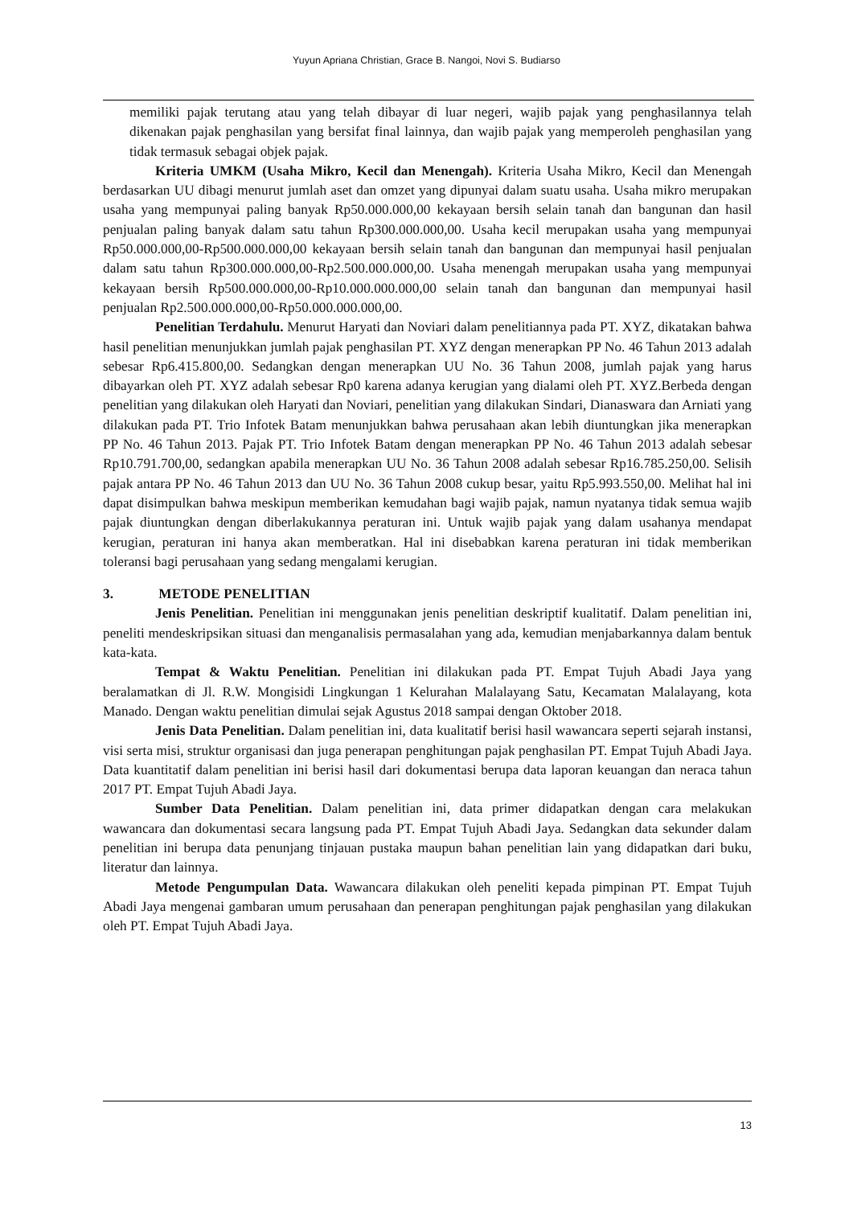Yuyun Apriana Christian, Grace B. Nangoi, Novi S. Budiarso
memiliki pajak terutang atau yang telah dibayar di luar negeri, wajib pajak yang penghasilannya telah dikenakan pajak penghasilan yang bersifat final lainnya, dan wajib pajak yang memperoleh penghasilan yang tidak termasuk sebagai objek pajak.
Kriteria UMKM (Usaha Mikro, Kecil dan Menengah). Kriteria Usaha Mikro, Kecil dan Menengah berdasarkan UU dibagi menurut jumlah aset dan omzet yang dipunyai dalam suatu usaha. Usaha mikro merupakan usaha yang mempunyai paling banyak Rp50.000.000,00 kekayaan bersih selain tanah dan bangunan dan hasil penjualan paling banyak dalam satu tahun Rp300.000.000,00. Usaha kecil merupakan usaha yang mempunyai Rp50.000.000,00-Rp500.000.000,00 kekayaan bersih selain tanah dan bangunan dan mempunyai hasil penjualan dalam satu tahun Rp300.000.000,00-Rp2.500.000.000,00. Usaha menengah merupakan usaha yang mempunyai kekayaan bersih Rp500.000.000,00-Rp10.000.000.000,00 selain tanah dan bangunan dan mempunyai hasil penjualan Rp2.500.000.000,00-Rp50.000.000.000,00.
Penelitian Terdahulu. Menurut Haryati dan Noviari dalam penelitiannya pada PT. XYZ, dikatakan bahwa hasil penelitian menunjukkan jumlah pajak penghasilan PT. XYZ dengan menerapkan PP No. 46 Tahun 2013 adalah sebesar Rp6.415.800,00. Sedangkan dengan menerapkan UU No. 36 Tahun 2008, jumlah pajak yang harus dibayarkan oleh PT. XYZ adalah sebesar Rp0 karena adanya kerugian yang dialami oleh PT. XYZ.Berbeda dengan penelitian yang dilakukan oleh Haryati dan Noviari, penelitian yang dilakukan Sindari, Dianaswara dan Arniati yang dilakukan pada PT. Trio Infotek Batam menunjukkan bahwa perusahaan akan lebih diuntungkan jika menerapkan PP No. 46 Tahun 2013. Pajak PT. Trio Infotek Batam dengan menerapkan PP No. 46 Tahun 2013 adalah sebesar Rp10.791.700,00, sedangkan apabila menerapkan UU No. 36 Tahun 2008 adalah sebesar Rp16.785.250,00. Selisih pajak antara PP No. 46 Tahun 2013 dan UU No. 36 Tahun 2008 cukup besar, yaitu Rp5.993.550,00. Melihat hal ini dapat disimpulkan bahwa meskipun memberikan kemudahan bagi wajib pajak, namun nyatanya tidak semua wajib pajak diuntungkan dengan diberlakukannya peraturan ini. Untuk wajib pajak yang dalam usahanya mendapat kerugian, peraturan ini hanya akan memberatkan. Hal ini disebabkan karena peraturan ini tidak memberikan toleransi bagi perusahaan yang sedang mengalami kerugian.
3. METODE PENELITIAN
Jenis Penelitian. Penelitian ini menggunakan jenis penelitian deskriptif kualitatif. Dalam penelitian ini, peneliti mendeskripsikan situasi dan menganalisis permasalahan yang ada, kemudian menjabarkannya dalam bentuk kata-kata.
Tempat & Waktu Penelitian. Penelitian ini dilakukan pada PT. Empat Tujuh Abadi Jaya yang beralamatkan di Jl. R.W. Mongisidi Lingkungan 1 Kelurahan Malalayang Satu, Kecamatan Malalayang, kota Manado. Dengan waktu penelitian dimulai sejak Agustus 2018 sampai dengan Oktober 2018.
Jenis Data Penelitian. Dalam penelitian ini, data kualitatif berisi hasil wawancara seperti sejarah instansi, visi serta misi, struktur organisasi dan juga penerapan penghitungan pajak penghasilan PT. Empat Tujuh Abadi Jaya. Data kuantitatif dalam penelitian ini berisi hasil dari dokumentasi berupa data laporan keuangan dan neraca tahun 2017 PT. Empat Tujuh Abadi Jaya.
Sumber Data Penelitian. Dalam penelitian ini, data primer didapatkan dengan cara melakukan wawancara dan dokumentasi secara langsung pada PT. Empat Tujuh Abadi Jaya. Sedangkan data sekunder dalam penelitian ini berupa data penunjang tinjauan pustaka maupun bahan penelitian lain yang didapatkan dari buku, literatur dan lainnya.
Metode Pengumpulan Data. Wawancara dilakukan oleh peneliti kepada pimpinan PT. Empat Tujuh Abadi Jaya mengenai gambaran umum perusahaan dan penerapan penghitungan pajak penghasilan yang dilakukan oleh PT. Empat Tujuh Abadi Jaya.
13